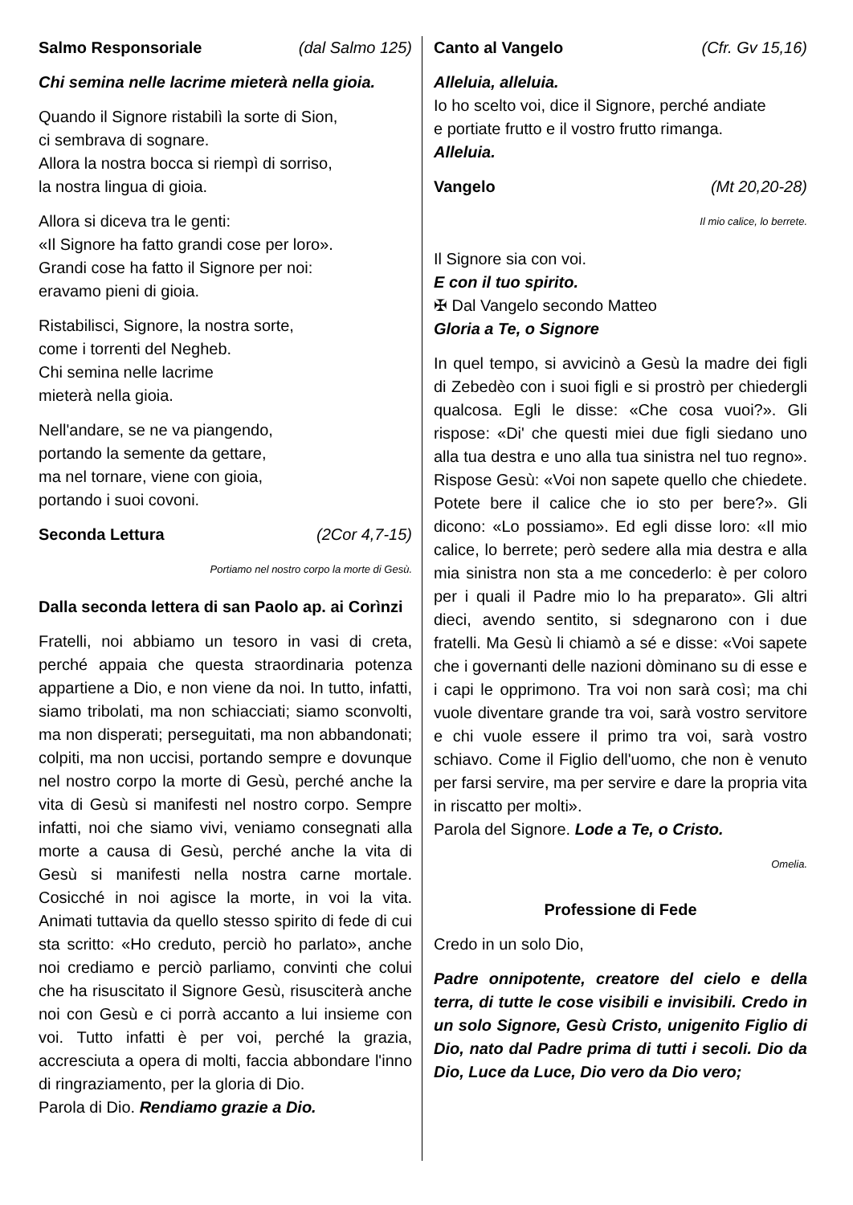Salmo Responsoriale (dal Salmo 125)
Chi semina nelle lacrime mieterà nella gioia.
Quando il Signore ristabilì la sorte di Sion,
ci sembrava di sognare.
Allora la nostra bocca si riempì di sorriso,
la nostra lingua di gioia.
Allora si diceva tra le genti:
«Il Signore ha fatto grandi cose per loro».
Grandi cose ha fatto il Signore per noi:
eravamo pieni di gioia.
Ristabilisci, Signore, la nostra sorte,
come i torrenti del Negheb.
Chi semina nelle lacrime
mieterà nella gioia.
Nell'andare, se ne va piangendo,
portando la semente da gettare,
ma nel tornare, viene con gioia,
portando i suoi covoni.
Seconda Lettura (2Cor 4,7-15)
Portiamo nel nostro corpo la morte di Gesù.
Dalla seconda lettera di san Paolo ap. ai Corìnzi
Fratelli, noi abbiamo un tesoro in vasi di creta, perché appaia che questa straordinaria potenza appartiene a Dio, e non viene da noi. In tutto, infatti, siamo tribolati, ma non schiacciati; siamo sconvolti, ma non disperati; perseguitati, ma non abbandonati; colpiti, ma non uccisi, portando sempre e dovunque nel nostro corpo la morte di Gesù, perché anche la vita di Gesù si manifesti nel nostro corpo. Sempre infatti, noi che siamo vivi, veniamo consegnati alla morte a causa di Gesù, perché anche la vita di Gesù si manifesti nella nostra carne mortale. Cosicché in noi agisce la morte, in voi la vita. Animati tuttavia da quello stesso spirito di fede di cui sta scritto: «Ho creduto, perciò ho parlato», anche noi crediamo e perciò parliamo, convinti che colui che ha risuscitato il Signore Gesù, risusciterà anche noi con Gesù e ci porrà accanto a lui insieme con voi. Tutto infatti è per voi, perché la grazia, accresciuta a opera di molti, faccia abbondare l'inno di ringraziamento, per la gloria di Dio.
Parola di Dio. Rendiamo grazie a Dio.
Canto al Vangelo (Cfr. Gv 15,16)
Alleluia, alleluia.
Io ho scelto voi, dice il Signore, perché andiate
e portiate frutto e il vostro frutto rimanga.
Alleluia.
Vangelo (Mt 20,20-28)
Il mio calice, lo berrete.
Il Signore sia con voi.
E con il tuo spirito.
✠ Dal Vangelo secondo Matteo
Gloria a Te, o Signore
In quel tempo, si avvicinò a Gesù la madre dei figli di Zebedèo con i suoi figli e si prostrò per chiedergli qualcosa. Egli le disse: «Che cosa vuoi?». Gli rispose: «Di' che questi miei due figli siedano uno alla tua destra e uno alla tua sinistra nel tuo regno». Rispose Gesù: «Voi non sapete quello che chiedete. Potete bere il calice che io sto per bere?». Gli dicono: «Lo possiamo». Ed egli disse loro: «Il mio calice, lo berrete; però sedere alla mia destra e alla mia sinistra non sta a me concederlo: è per coloro per i quali il Padre mio lo ha preparato». Gli altri dieci, avendo sentito, si sdegnarono con i due fratelli. Ma Gesù li chiamò a sé e disse: «Voi sapete che i governanti delle nazioni dòminano su di esse e i capi le opprimono. Tra voi non sarà così; ma chi vuole diventare grande tra voi, sarà vostro servitore e chi vuole essere il primo tra voi, sarà vostro schiavo. Come il Figlio dell'uomo, che non è venuto per farsi servire, ma per servire e dare la propria vita in riscatto per molti».
Parola del Signore. Lode a Te, o Cristo.
Omelia.
Professione di Fede
Credo in un solo Dio,
Padre onnipotente, creatore del cielo e della terra, di tutte le cose visibili e invisibili. Credo in un solo Signore, Gesù Cristo, unigenito Figlio di Dio, nato dal Padre prima di tutti i secoli. Dio da Dio, Luce da Luce, Dio vero da Dio vero;